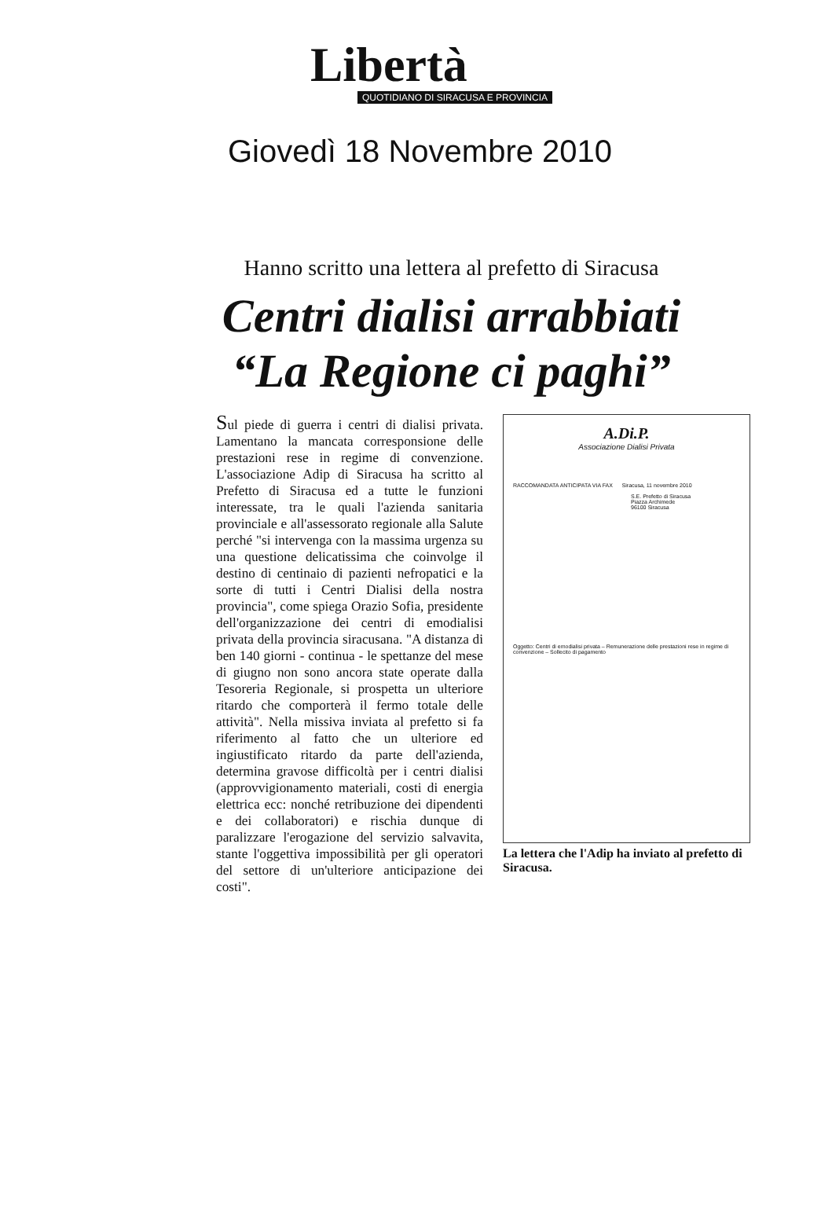Libertà
QUOTIDIANO DI SIRACUSA E PROVINCIA
Giovedì 18 Novembre 2010
Hanno scritto una lettera al prefetto di Siracusa
Centri dialisi arrabbiati
“La Regione ci paghi”
Sul piede di guerra i centri di dialisi privata. Lamentano la mancata corresponsione delle prestazioni rese in regime di convenzione. L'associazione Adip di Siracusa ha scritto al Prefetto di Siracusa ed a tutte le funzioni interessate, tra le quali l'azienda sanitaria provinciale e all'assessorato regionale alla Salute perché "si intervenga con la massima urgenza su una questione delicatissima che coinvolge il destino di centinaio di pazienti nefropatici e la sorte di tutti i Centri Dialisi della nostra provincia", come spiega Orazio Sofia, presidente dell'organizzazione dei centri di emodialisi privata della provincia siracusana. "A distanza di ben 140 giorni - continua - le spettanze del mese di giugno non sono ancora state operate dalla Tesoreria Regionale, si prospetta un ulteriore ritardo che comporterà il fermo totale delle attività". Nella missiva inviata al prefetto si fa riferimento al fatto che un ulteriore ed ingiustificato ritardo da parte dell'azienda, determina gravose difficoltà per i centri dialisi (approvvigionamento materiali, costi di energia elettrica ecc: nonché retribuzione dei dipendenti e dei collaboratori) e rischia dunque di paralizzare l'erogazione del servizio salvavita, stante l'oggettiva impossibilità per gli operatori del settore di un'ulteriore anticipazione dei costi".
A.Di.P.
Associazione Dialisi Privata
RACCOMANDATA ANTICIPATA VIA FAX Siracusa, 11 novembre 2010
S.E. Prefetto di Siracusa
Piazza Archimede
96100 Siracusa
Oggetto: Centri di emodialisi privata – Remunerazione delle prestazioni rese in regime di convenzione – Sollecito di pagamento
La lettera che l'Adip ha inviato al prefetto di Siracusa.